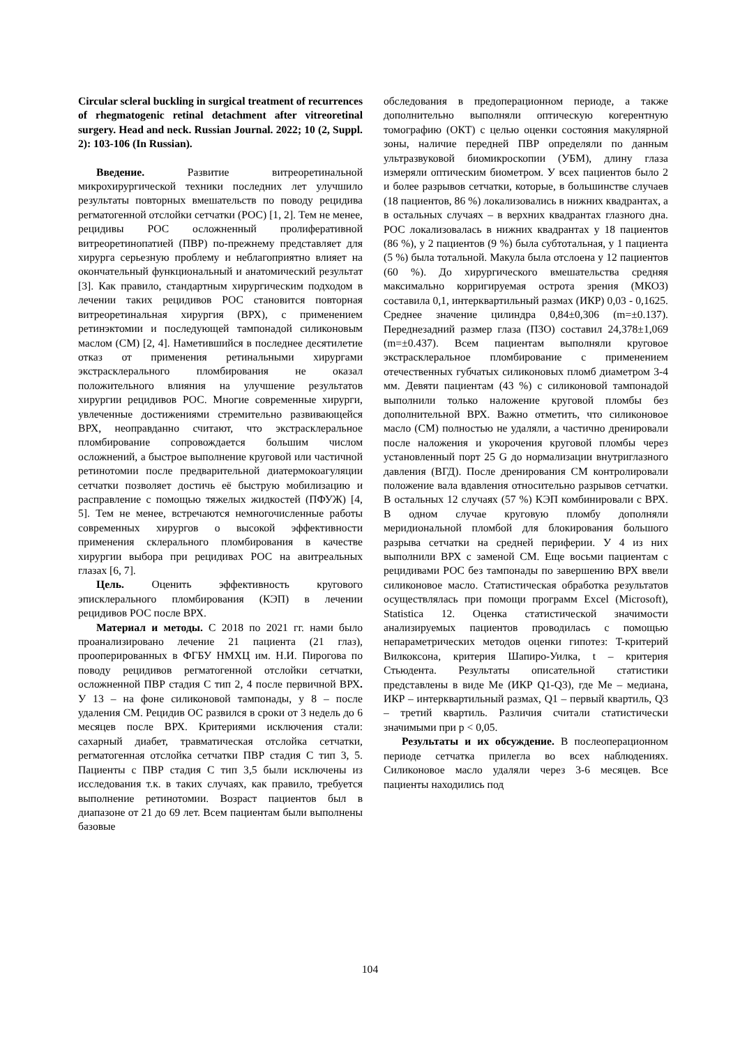Circular scleral buckling in surgical treatment of recurrences of rhegmatogenic retinal detachment after vitreoretinal surgery. Head and neck. Russian Journal. 2022; 10 (2, Suppl. 2): 103-106 (In Russian).
Введение. Развитие витреоретинальной микрохирургической техники последних лет улучшило результаты повторных вмешательств по поводу рецидива регматогенной отслойки сетчатки (РОС) [1, 2]. Тем не менее, рецидивы РОС осложненный пролиферативной витреоретинопатией (ПВР) по-прежнему представляет для хирурга серьезную проблему и неблагоприятно влияет на окончательный функциональный и анатомический результат [3]. Как правило, стандартным хирургическим подходом в лечении таких рецидивов РОС становится повторная витреоретинальная хирургия (ВРХ), с применением ретинэктомии и последующей тампонадой силиконовым маслом (СМ) [2, 4]. Наметившийся в последнее десятилетие отказ от применения ретинальными хирургами экстрасклерального пломбирования не оказал положительного влияния на улучшение результатов хирургии рецидивов РОС. Многие современные хирурги, увлеченные достижениями стремительно развивающейся ВРХ, неоправданно считают, что экстрасклеральное пломбирование сопровождается большим числом осложнений, а быстрое выполнение круговой или частичной ретинотомии после предварительной диатермокоагуляции сетчатки позволяет достичь её быструю мобилизацию и расправление с помощью тяжелых жидкостей (ПФУЖ) [4, 5]. Тем не менее, встречаются немногочисленные работы современных хирургов о высокой эффективности применения склерального пломбирования в качестве хирургии выбора при рецидивах РОС на авитреальных глазах [6, 7].
Цель. Оценить эффективность кругового эписклерального пломбирования (КЭП) в лечении рецидивов РОС после ВРХ.
Материал и методы. С 2018 по 2021 гг. нами было проанализировано лечение 21 пациента (21 глаз), прооперированных в ФГБУ НМХЦ им. Н.И. Пирогова по поводу рецидивов регматогенной отслойки сетчатки, осложненной ПВР стадия С тип 2, 4 после первичной ВРХ. У 13 – на фоне силиконовой тампонады, у 8 – после удаления СМ. Рецидив ОС развился в сроки от 3 недель до 6 месяцев после ВРХ. Критериями исключения стали: сахарный диабет, травматическая отслойка сетчатки, регматогенная отслойка сетчатки ПВР стадия С тип 3, 5. Пациенты с ПВР стадия С тип 3,5 были исключены из исследования т.к. в таких случаях, как правило, требуется выполнение ретинотомии. Возраст пациентов был в диапазоне от 21 до 69 лет. Всем пациентам были выполнены базовые
обследования в предоперационном периоде, а также дополнительно выполняли оптическую когерентную томографию (ОКТ) с целью оценки состояния макулярной зоны, наличие передней ПВР определяли по данным ультразвуковой биомикроскопии (УБМ), длину глаза измеряли оптическим биометром. У всех пациентов было 2 и более разрывов сетчатки, которые, в большинстве случаев (18 пациентов, 86 %) локализовались в нижних квадрантах, а в остальных случаях – в верхних квадрантах глазного дна. РОС локализовалась в нижних квадрантах у 18 пациентов (86 %), у 2 пациентов (9 %) была субтотальная, у 1 пациента (5 %) была тотальной. Макула была отслоена у 12 пациентов (60 %). До хирургического вмешательства средняя максимально корригируемая острота зрения (МКОЗ) составила 0,1, интерквартильный размах (ИКР) 0,03 - 0,1625. Среднее значение цилиндра 0,84±0,306 (m=±0.137). Переднезадний размер глаза (ПЗО) составил 24,378±1,069 (m=±0.437). Всем пациентам выполняли круговое экстрасклеральное пломбирование с применением отечественных губчатых силиконовых пломб диаметром 3-4 мм. Девяти пациентам (43 %) с силиконовой тампонадой выполнили только наложение круговой пломбы без дополнительной ВРХ. Важно отметить, что силиконовое масло (СМ) полностью не удаляли, а частично дренировали после наложения и укорочения круговой пломбы через установленный порт 25 G до нормализации внутриглазного давления (ВГД). После дренирования СМ контролировали положение вала вдавления относительно разрывов сетчатки. В остальных 12 случаях (57 %) КЭП комбинировали с ВРХ. В одном случае круговую пломбу дополняли меридиональной пломбой для блокирования большого разрыва сетчатки на средней периферии. У 4 из них выполнили ВРХ с заменой СМ. Еще восьми пациентам с рецидивами РОС без тампонады по завершению ВРХ ввели силиконовое масло. Статистическая обработка результатов осуществлялась при помощи программ Excel (Microsoft), Statistica 12. Оценка статистической значимости анализируемых пациентов проводилась с помощью непараметрических методов оценки гипотез: T-критерий Вилкоксона, критерия Шапиро-Уилка, t – критерия Стьюдента. Результаты описательной статистики представлены в виде Me (ИКР Q1-Q3), где Me – медиана, ИКР – интерквартильный размах, Q1 – первый квартиль, Q3 – третий квартиль. Различия считали статистически значимыми при p < 0,05.
Результаты и их обсуждение. В послеоперационном периоде сетчатка прилегла во всех наблюдениях. Силиконовое масло удаляли через 3-6 месяцев. Все пациенты находились под
104